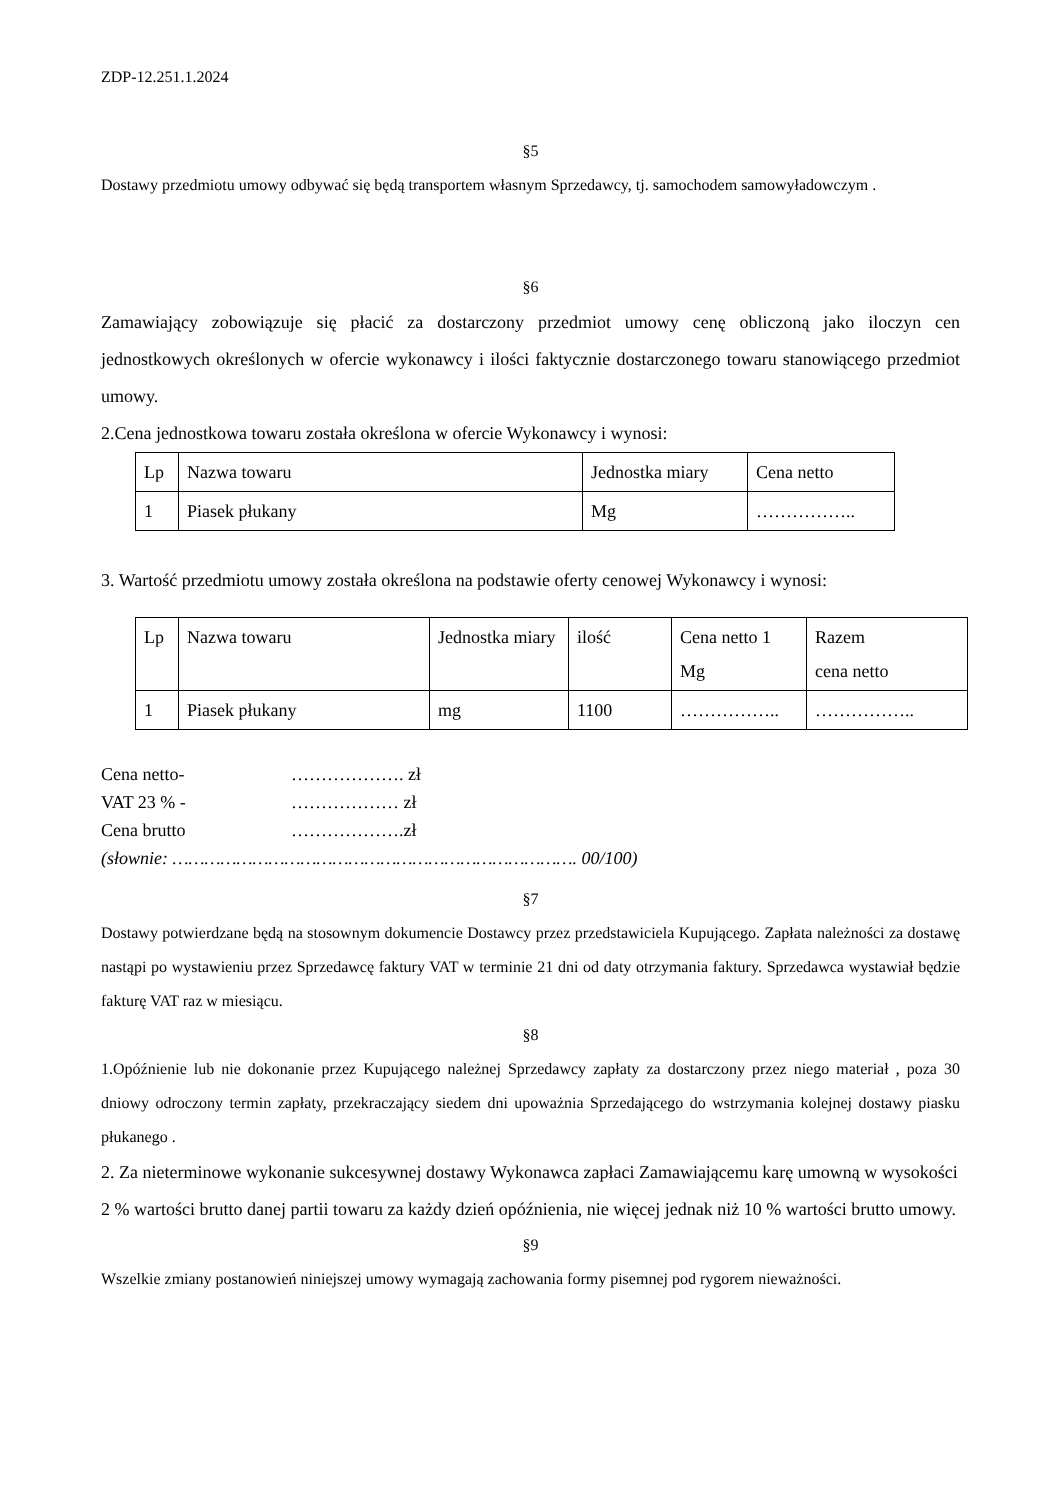ZDP-12.251.1.2024
§5
Dostawy przedmiotu umowy odbywać się będą transportem własnym Sprzedawcy, tj. samochodem samowyładowczym .
§6
Zamawiający zobowiązuje się płacić za dostarczony przedmiot umowy cenę obliczoną jako iloczyn cen jednostkowych określonych w ofercie wykonawcy i ilości faktycznie dostarczonego towaru stanowiącego przedmiot umowy.
2.Cena jednostkowa towaru została określona w ofercie Wykonawcy i wynosi:
| Lp | Nazwa towaru | Jednostka miary | Cena netto |
| 1 | Piasek płukany | Mg | …………….. |
3. Wartość przedmiotu umowy została określona na podstawie oferty cenowej Wykonawcy i wynosi:
| Lp | Nazwa towaru | Jednostka miary | ilość | Cena netto 1 Mg | Razem cena netto |
| 1 | Piasek płukany | mg | 1100 | …………….. | …………….. |
Cena netto- ………………. zł
VAT 23 % - ……………… zł
Cena brutto ……………….zł
(słownie: …………………………………………………………………. 00/100)
§7
Dostawy potwierdzane będą na stosownym dokumencie Dostawcy przez przedstawiciela Kupującego. Zapłata należności za dostawę nastąpi po wystawieniu przez Sprzedawcę faktury VAT w terminie 21 dni od daty otrzymania faktury. Sprzedawca wystawiał będzie fakturę VAT raz w miesiącu.
§8
1.Opóźnienie lub nie dokonanie przez Kupującego należnej Sprzedawcy zapłaty za dostarczony przez niego materiał , poza 30 dniowy odroczony termin zapłaty, przekraczający siedem dni upoważnia Sprzedającego do wstrzymania kolejnej dostawy piasku płukanego .
2. Za nieterminowe wykonanie sukcesywnej dostawy Wykonawca zapłaci Zamawiającemu karę umowną w wysokości 2 % wartości brutto danej partii towaru za każdy dzień opóźnienia, nie więcej jednak niż 10 % wartości brutto umowy.
§9
Wszelkie zmiany postanowień niniejszej umowy wymagają zachowania formy pisemnej pod rygorem nieważności.